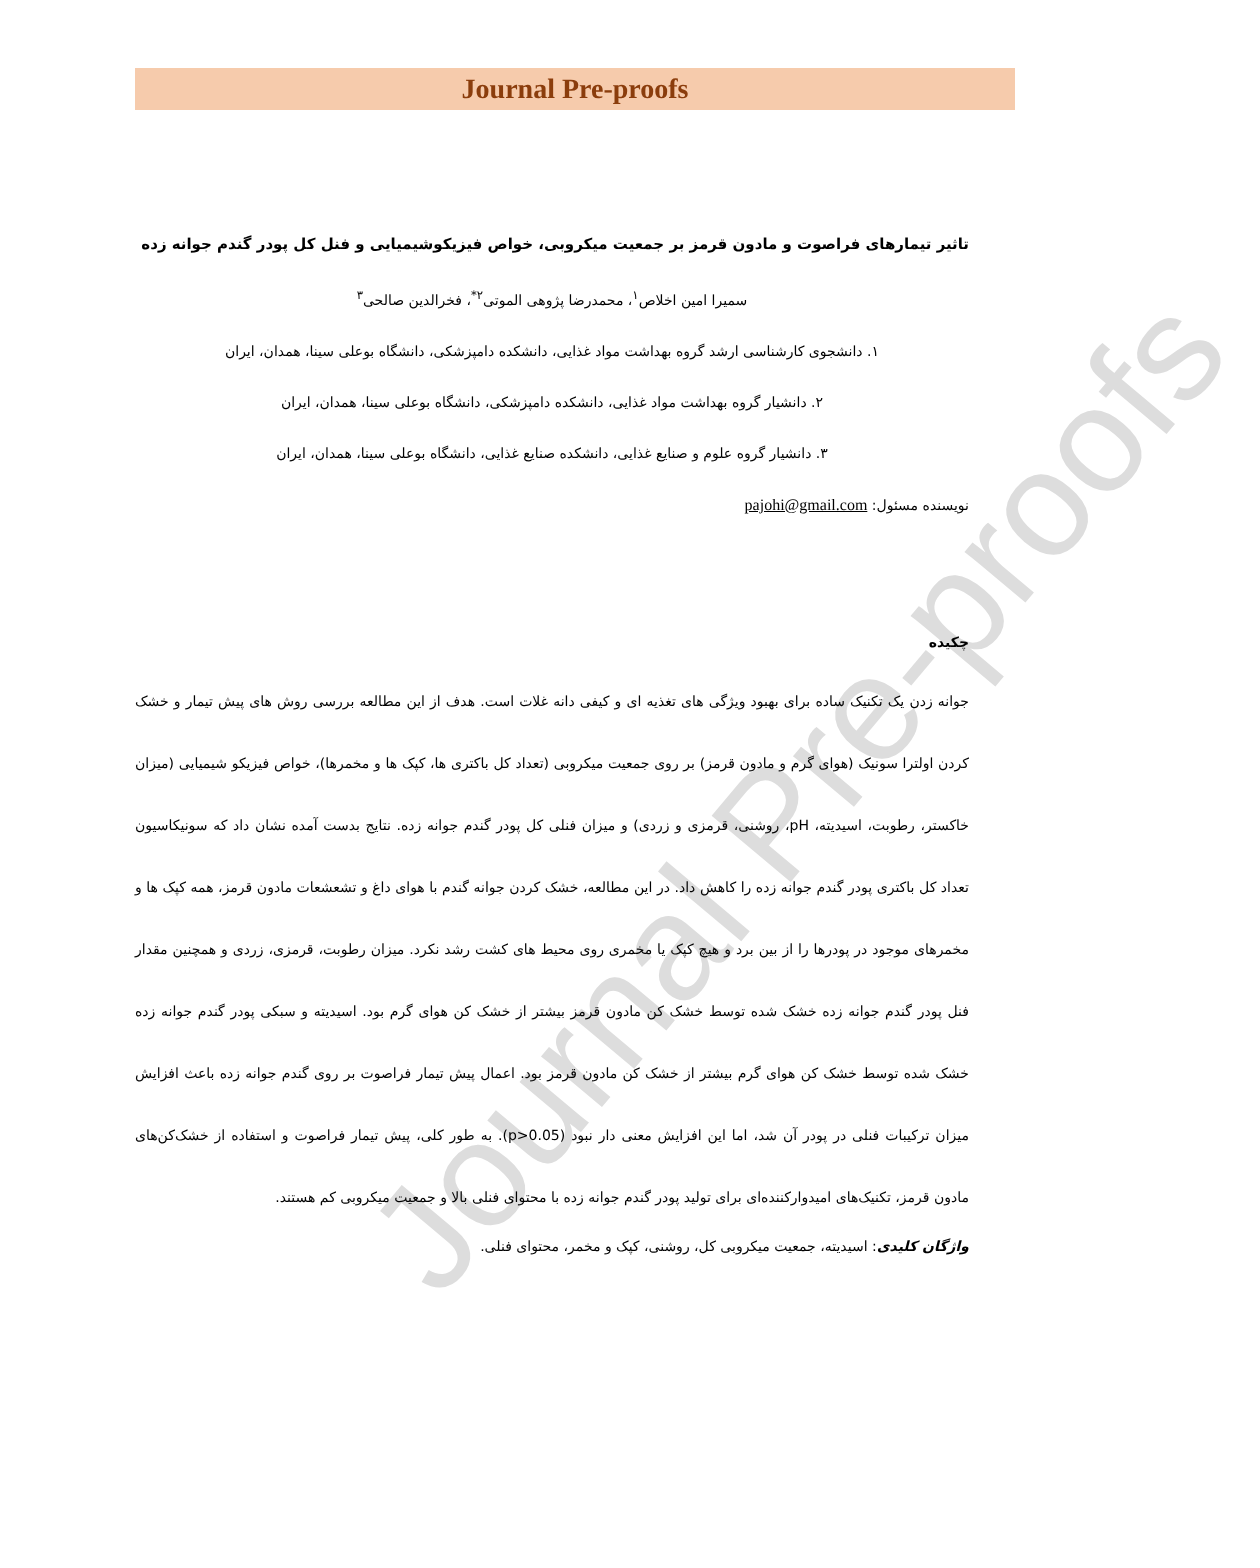Journal Pre-proofs
Journal Pre-proofs
تاثیر تیمارهای فراصوت و مادون قرمز بر جمعیت میکروبی، خواص فیزیکوشیمیایی و فنل کل پودر گندم جوانه زده
سمیرا امین اخلاص<sup>۱</sup>، محمدرضا پژوهی الموتی<sup>۲*</sup>، فخرالدین صالحی<sup>۳</sup>
۱. دانشجوی کارشناسی ارشد گروه بهداشت مواد غذایی، دانشکده دامپزشکی، دانشگاه بوعلی سینا، همدان، ایران
۲. دانشیار گروه بهداشت مواد غذایی، دانشکده دامپزشکی، دانشگاه بوعلی سینا، همدان، ایران
۳. دانشیار گروه علوم و صنایع غذایی، دانشکده صنایع غذایی، دانشگاه بوعلی سینا، همدان، ایران
نویسنده مسئول: pajohi@gmail.com
چکیده
جوانه زدن یک تکنیک ساده برای بهبود ویژگی های تغذیه ای و کیفی دانه غلات است. هدف از این مطالعه بررسی روش های پیش تیمار و خشک کردن اولترا سونیک (هوای گرم و مادون قرمز) بر روی جمعیت میکروبی (تعداد کل باکتری ها، کپک ها و مخمرها)، خواص فیزیکو شیمیایی (میزان خاکستر، رطوبت، اسیدیته، pH، روشنی، قرمزی و زردی) و میزان فنلی کل پودر گندم جوانه زده. نتایج بدست آمده نشان داد که سونیکاسیون تعداد کل باکتری پودر گندم جوانه زده را کاهش داد. در این مطالعه، خشک کردن جوانه گندم با هوای داغ و تشعشعات مادون قرمز، همه کپک ها و مخمرهای موجود در پودرها را از بین برد و هیچ کپک یا مخمری روی محیط های کشت رشد نکرد. میزان رطوبت، قرمزی، زردی و همچنین مقدار فنل پودر گندم جوانه زده خشک شده توسط خشک کن مادون قرمز بیشتر از خشک کن هوای گرم بود. اسیدیته و سبکی پودر گندم جوانه زده خشک شده توسط خشک کن هوای گرم بیشتر از خشک کن مادون قرمز بود. اعمال پیش تیمار فراصوت بر روی گندم جوانه زده باعث افزایش میزان ترکیبات فنلی در پودر آن شد، اما این افزایش معنی دار نبود (p>0.05). به طور کلی، پیش تیمار فراصوت و استفاده از خشک‌کن‌های مادون قرمز، تکنیک‌های امیدوارکننده‌ای برای تولید پودر گندم جوانه زده با محتوای فنلی بالا و جمعیت میکروبی کم هستند.
واژگان کلیدی: اسیدیته، جمعیت میکروبی کل، روشنی، کپک و مخمر، محتوای فنلی.